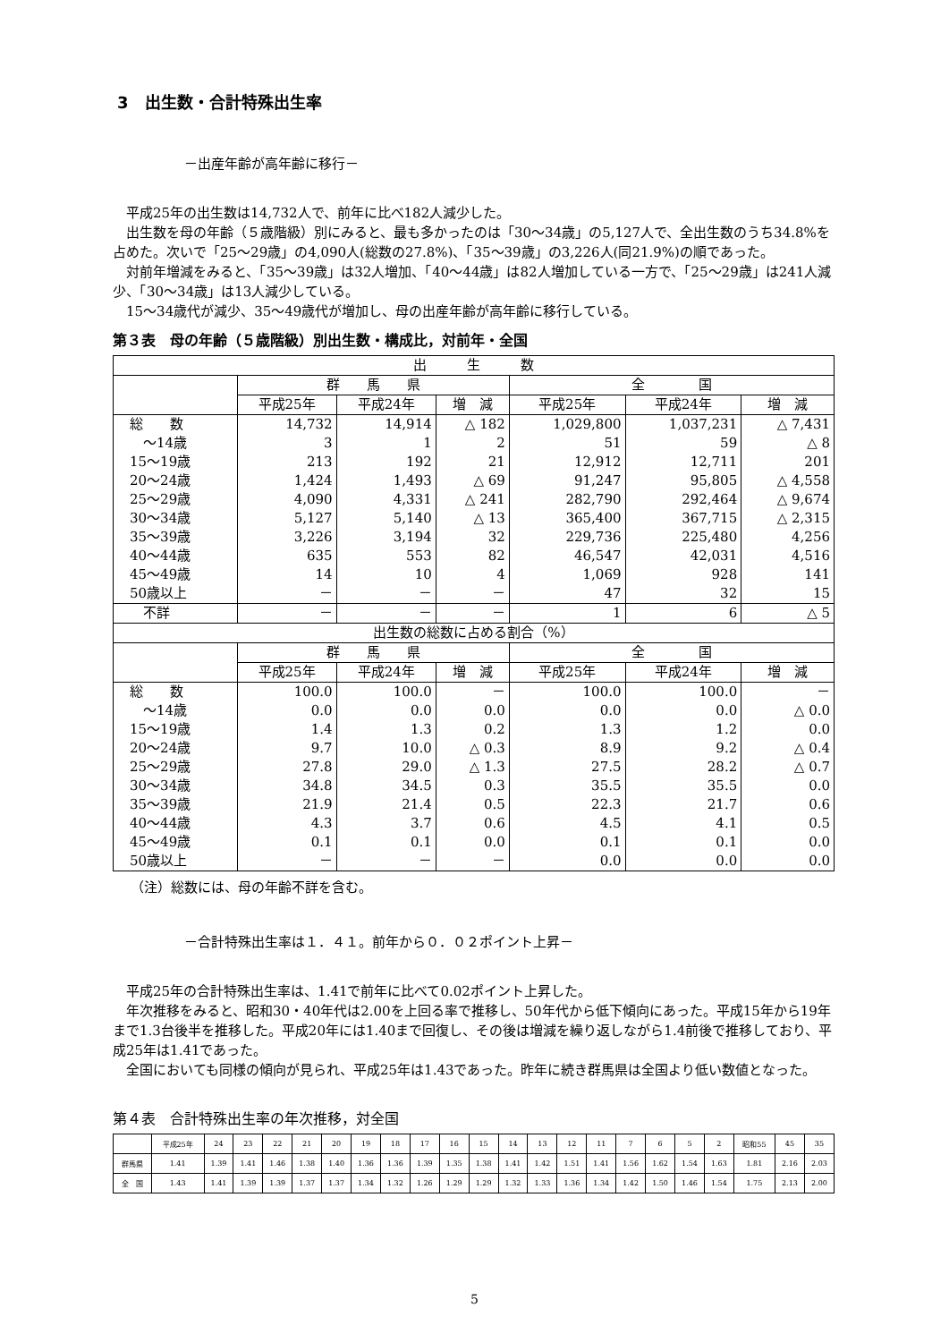3　出生数・合計特殊出生率
－出産年齢が高年齢に移行－
平成25年の出生数は14,732人で、前年に比べ182人減少した。
出生数を母の年齢（５歳階級）別にみると、最も多かったのは「30～34歳」の5,127人で、全出生数のうち34.8%を占めた。次いで「25～29歳」の4,090人(総数の27.8%)、「35～39歳」の3,226人(同21.9%)の順であった。
対前年増減をみると、「35～39歳」は32人増加、「40～44歳」は82人増加している一方で、「25～29歳」は241人減少、「30～34歳」は13人減少している。
15～34歳代が減少、35～49歳代が増加し、母の出産年齢が高年齢に移行している。
第３表　母の年齢（５歳階級）別出生数・構成比，対前年・全国
| 出 生 数 | | | | | | |
| --- | --- | --- | --- | --- | --- | --- |
| | 群 馬 県 | | | 全 国 | | |
| | 平成25年 | 平成24年 | 増 減 | 平成25年 | 平成24年 | 増 減 |
| 総 数 | 14,732 | 14,914 | △ 182 | 1,029,800 | 1,037,231 | △ 7,431 |
| ～14歳 | 3 | 1 | 2 | 51 | 59 | △ 8 |
| 15～19歳 | 213 | 192 | 21 | 12,912 | 12,711 | 201 |
| 20～24歳 | 1,424 | 1,493 | △ 69 | 91,247 | 95,805 | △ 4,558 |
| 25～29歳 | 4,090 | 4,331 | △ 241 | 282,790 | 292,464 | △ 9,674 |
| 30～34歳 | 5,127 | 5,140 | △ 13 | 365,400 | 367,715 | △ 2,315 |
| 35～39歳 | 3,226 | 3,194 | 32 | 229,736 | 225,480 | 4,256 |
| 40～44歳 | 635 | 553 | 82 | 46,547 | 42,031 | 4,516 |
| 45～49歳 | 14 | 10 | 4 | 1,069 | 928 | 141 |
| 50歳以上 | － | － | － | 47 | 32 | 15 |
| 不詳 | － | － | － | 1 | 6 | △ 5 |
| 出生数の総数に占める割合（%） | | | | | | |
| | 群 馬 県 | | | 全 国 | | |
| | 平成25年 | 平成24年 | 増 減 | 平成25年 | 平成24年 | 増 減 |
| 総 数 | 100.0 | 100.0 | － | 100.0 | 100.0 | － |
| ～14歳 | 0.0 | 0.0 | 0.0 | 0.0 | 0.0 | △ 0.0 |
| 15～19歳 | 1.4 | 1.3 | 0.2 | 1.3 | 1.2 | 0.0 |
| 20～24歳 | 9.7 | 10.0 | △ 0.3 | 8.9 | 9.2 | △ 0.4 |
| 25～29歳 | 27.8 | 29.0 | △ 1.3 | 27.5 | 28.2 | △ 0.7 |
| 30～34歳 | 34.8 | 34.5 | 0.3 | 35.5 | 35.5 | 0.0 |
| 35～39歳 | 21.9 | 21.4 | 0.5 | 22.3 | 21.7 | 0.6 |
| 40～44歳 | 4.3 | 3.7 | 0.6 | 4.5 | 4.1 | 0.5 |
| 45～49歳 | 0.1 | 0.1 | 0.0 | 0.1 | 0.1 | 0.0 |
| 50歳以上 | － | － | － | 0.0 | 0.0 | 0.0 |
（注）総数には、母の年齢不詳を含む。
－合計特殊出生率は１．４１。前年から０．０２ポイント上昇－
平成25年の合計特殊出生率は、1.41で前年に比べて0.02ポイント上昇した。
年次推移をみると、昭和30・40年代は2.00を上回る率で推移し、50年代から低下傾向にあった。平成15年から19年まで1.3台後半を推移した。平成20年には1.40まで回復し、その後は増減を繰り返しながら1.4前後で推移しており、平成25年は1.41であった。
全国においても同様の傾向が見られ、平成25年は1.43であった。昨年に続き群馬県は全国より低い数値となった。
第４表　合計特殊出生率の年次推移，対全国
| | 平成25年 | 24 | 23 | 22 | 21 | 20 | 19 | 18 | 17 | 16 | 15 | 14 | 13 | 12 | 11 | 7 | 6 | 5 | 2 | 昭和55 | 45 | 35 |
| 群馬県 | 1.41 | 1.39 | 1.41 | 1.46 | 1.38 | 1.40 | 1.36 | 1.36 | 1.39 | 1.35 | 1.38 | 1.41 | 1.42 | 1.51 | 1.41 | 1.56 | 1.62 | 1.54 | 1.63 | 1.81 | 2.16 | 2.03 |
| 全 国 | 1.43 | 1.41 | 1.39 | 1.39 | 1.37 | 1.37 | 1.34 | 1.32 | 1.26 | 1.29 | 1.29 | 1.32 | 1.33 | 1.36 | 1.34 | 1.42 | 1.50 | 1.46 | 1.54 | 1.75 | 2.13 | 2.00 |
5